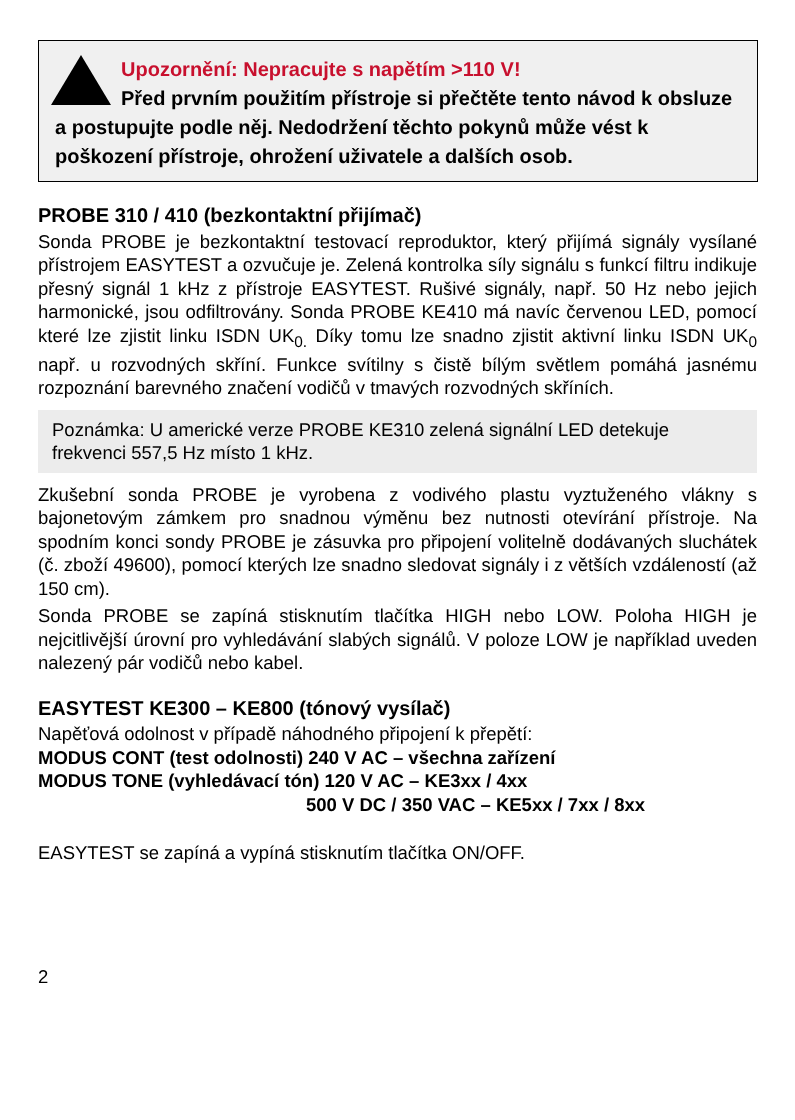Upozornění: Nepracujte s napětím >110 V!
Před prvním použitím přístroje si přečtěte tento návod k obsluze a postupujte podle něj. Nedodržení těchto pokynů může vést k poškození přístroje, ohrožení uživatele a dalších osob.
PROBE 310 / 410 (bezkontaktní přijímač)
Sonda PROBE je bezkontaktní testovací reproduktor, který přijímá signály vysílané přístrojem EASYTEST a ozvučuje je. Zelená kontrolka síly signálu s funkcí filtru indikuje přesný signál 1 kHz z přístroje EASYTEST. Rušivé signály, např. 50 Hz nebo jejich harmonické, jsou odfiltrovány. Sonda PROBE KE410 má navíc červenou LED, pomocí které lze zjistit linku ISDN UK<sub>0.</sub> Díky tomu lze snadno zjistit aktivní linku ISDN UK<sub>0</sub> např. u rozvodných skříní. Funkce svítilny s čistě bílým světlem pomáhá jasnému rozpoznání barevného značení vodičů v tmavých rozvodných skříních.
Poznámka: U americké verze PROBE KE310 zelená signální LED detekuje frekvenci 557,5 Hz místo 1 kHz.
Zkušební sonda PROBE je vyrobena z vodivého plastu vyztuženého vlákny s bajonetovým zámkem pro snadnou výměnu bez nutnosti otevírání přístroje. Na spodním konci sondy PROBE je zásuvka pro připojení volitelně dodávaných sluchátek (č. zboží 49600), pomocí kterých lze snadno sledovat signály i z větších vzdáleností (až 150 cm).
Sonda PROBE se zapíná stisknutím tlačítka HIGH nebo LOW. Poloha HIGH je nejcitlivější úrovní pro vyhledávání slabých signálů. V poloze LOW je například uveden nalezený pár vodičů nebo kabel.
EASYTEST KE300 – KE800 (tónový vysílač)
Napěťová odolnost v případě náhodného připojení k přepětí:
MODUS CONT (test odolnosti) 240 V AC – všechna zařízení
MODUS TONE (vyhledávací tón) 120 V AC – KE3xx / 4xx
500 V DC / 350 VAC – KE5xx / 7xx / 8xx
EASYTEST se zapíná a vypíná stisknutím tlačítka ON/OFF.
2